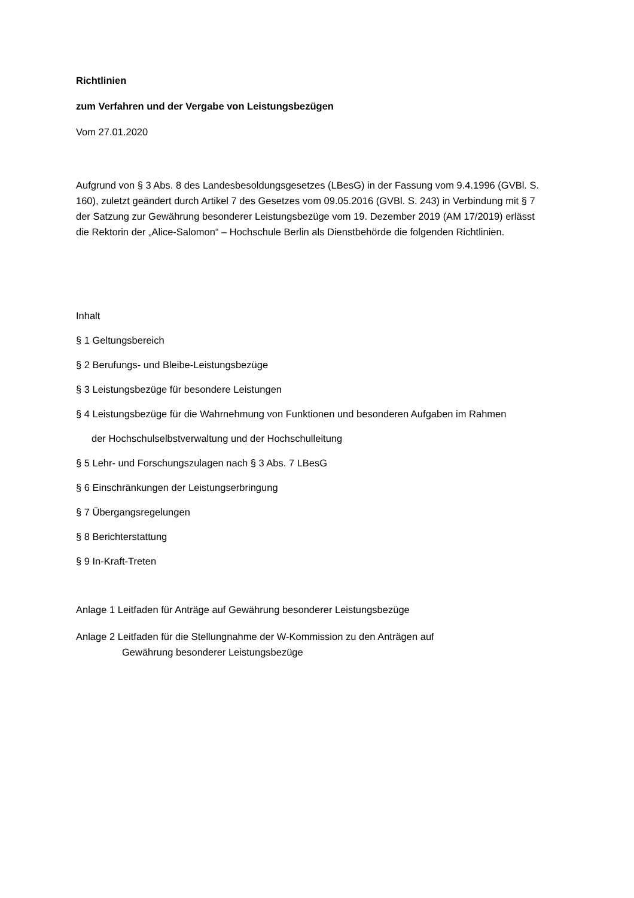Richtlinien
zum Verfahren und der Vergabe von Leistungsbezügen
Vom 27.01.2020
Aufgrund von § 3 Abs. 8 des Landesbesoldungsgesetzes (LBesG) in der Fassung vom 9.4.1996 (GVBl. S. 160), zuletzt geändert durch Artikel 7 des Gesetzes vom 09.05.2016 (GVBl. S. 243) in Verbindung mit § 7 der Satzung zur Gewährung besonderer Leistungsbezüge vom 19. Dezember 2019 (AM 17/2019) erlässt die Rektorin der „Alice-Salomon“ – Hochschule Berlin als Dienstbehörde die folgenden Richtlinien.
Inhalt
§ 1 Geltungsbereich
§ 2 Berufungs- und Bleibe-Leistungsbezüge
§ 3 Leistungsbezüge für besondere Leistungen
§ 4 Leistungsbezüge für die Wahrnehmung von Funktionen und besonderen Aufgaben im Rahmen
der Hochschulselbstverwaltung und der Hochschulleitung
§ 5 Lehr- und Forschungszulagen nach § 3 Abs. 7 LBesG
§ 6 Einschränkungen der Leistungserbringung
§ 7 Übergangsregelungen
§ 8 Berichterstattung
§ 9 In-Kraft-Treten
Anlage 1 Leitfaden für Anträge auf Gewährung besonderer Leistungsbezüge
Anlage 2 Leitfaden für die Stellungnahme der W-Kommission zu den Anträgen auf
Gewährung besonderer Leistungsbezüge